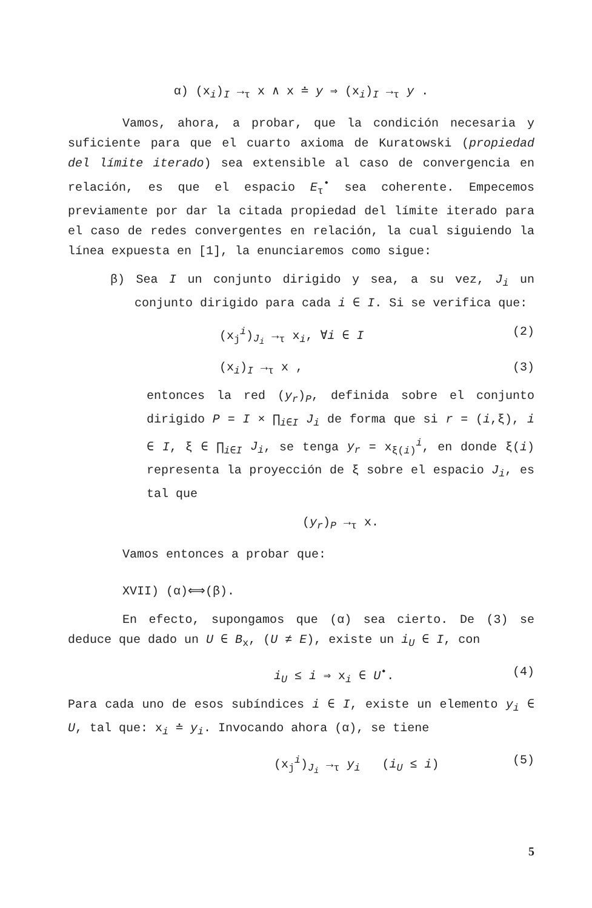α) (x<sub>i</sub>)<sub>I</sub> →<sub>τ</sub> x ∧ x ≐ y ⇒ (x<sub>i</sub>)<sub>I</sub> →<sub>τ</sub> y .
Vamos, ahora, a probar, que la condición necesaria y suficiente para que el cuarto axioma de Kuratowski (propiedad del límite iterado) sea extensible al caso de convergencia en relación, es que el espacio E<sub>τ</sub><sup>•</sup> sea coherente. Empecemos previamente por dar la citada propiedad del límite iterado para el caso de redes convergentes en relación, la cual siguiendo la línea expuesta en [1], la enunciaremos como sigue:
β) Sea I un conjunto dirigido y sea, a su vez, J<sub>i</sub> un conjunto dirigido para cada i ∈ I. Si se verifica que:
(x<sub>j</sub><sup>i</sup>)<sub>J<sub>i</sub></sub> →<sub>τ</sub> x<sub>i</sub>, ∀i ∈ I (2)
(x<sub>i</sub>)<sub>I</sub> →<sub>τ</sub> x , (3)
entonces la red (y<sub>r</sub>)<sub>P</sub>, definida sobre el conjunto dirigido P = I × ∏<sub>i∈I</sub> J<sub>i</sub> de forma que si r = (i,ξ), i ∈ I, ξ ∈ ∏<sub>i∈I</sub> J<sub>i</sub>, se tenga y<sub>r</sub> = x<sub>ξ(i)</sub><sup>i</sup>, en donde ξ(i) representa la proyección de ξ sobre el espacio J<sub>i</sub>, es tal que
(y<sub>r</sub>)<sub>P</sub> →<sub>τ</sub> x.
Vamos entonces a probar que:
XVII) (α)⟺(β).
En efecto, supongamos que (α) sea cierto. De (3) se deduce que dado un U ∈ B<sub>x</sub>, (U ≠ E), existe un i<sub>U</sub> ∈ I, con
i<sub>U</sub> ≤ i ⇒ x<sub>i</sub> ∈ U<sup>•</sup>. (4)
Para cada uno de esos subíndices i ∈ I, existe un elemento y<sub>i</sub> ∈ U, tal que: x<sub>i</sub> ≐ y<sub>i</sub>. Invocando ahora (α), se tiene
(x<sub>j</sub><sup>i</sup>)<sub>J<sub>i</sub></sub> →<sub>τ</sub> y<sub>i</sub> (i<sub>U</sub> ≤ i) (5)
5